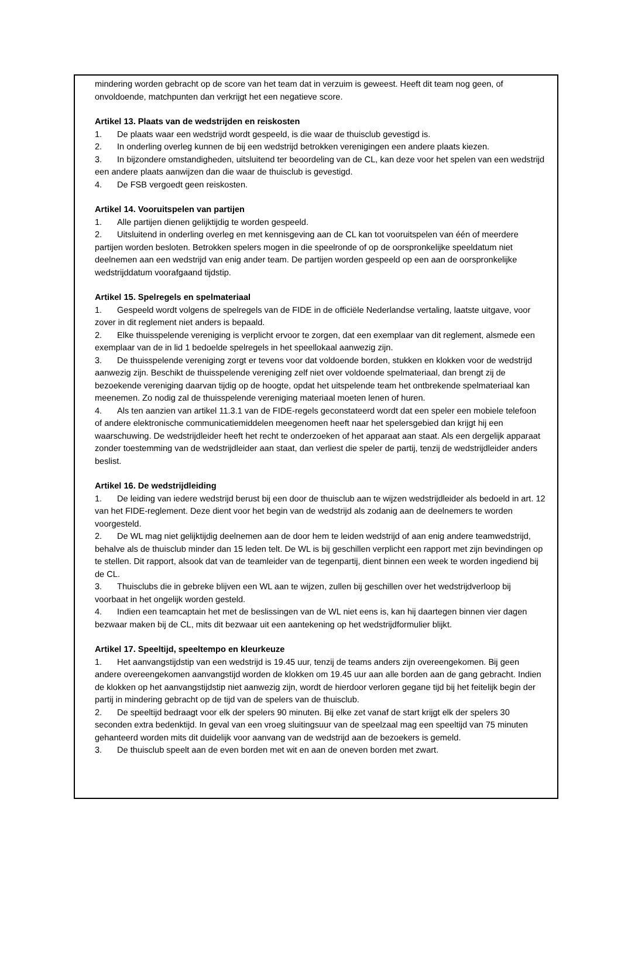mindering worden gebracht op de score van het team dat in verzuim is geweest. Heeft dit team nog geen, of onvoldoende, matchpunten dan verkrijgt het een negatieve score.
Artikel 13. Plaats van de wedstrijden en reiskosten
1. De plaats waar een wedstrijd wordt gespeeld, is die waar de thuisclub gevestigd is.
2. In onderling overleg kunnen de bij een wedstrijd betrokken verenigingen een andere plaats kiezen.
3. In bijzondere omstandigheden, uitsluitend ter beoordeling van de CL, kan deze voor het spelen van een wedstrijd een andere plaats aanwijzen dan die waar de thuisclub is gevestigd.
4. De FSB vergoedt geen reiskosten.
Artikel 14. Vooruitspelen van partijen
1. Alle partijen dienen gelijktijdig te worden gespeeld.
2. Uitsluitend in onderling overleg en met kennisgeving aan de CL kan tot vooruitspelen van één of meerdere partijen worden besloten. Betrokken spelers mogen in die speelronde of op de oorspronkelijke speeldatum niet deelnemen aan een wedstrijd van enig ander team. De partijen worden gespeeld op een aan de oorspronkelijke wedstrijddatum voorafgaand tijdstip.
Artikel 15. Spelregels en spelmateriaal
1. Gespeeld wordt volgens de spelregels van de FIDE in de officiële Nederlandse vertaling, laatste uitgave, voor zover in dit reglement niet anders is bepaald.
2. Elke thuisspelende vereniging is verplicht ervoor te zorgen, dat een exemplaar van dit reglement, alsmede een exemplaar van de in lid 1 bedoelde spelregels in het speellokaal aanwezig zijn.
3. De thuisspelende vereniging zorgt er tevens voor dat voldoende borden, stukken en klokken voor de wedstrijd aanwezig zijn. Beschikt de thuisspelende vereniging zelf niet over voldoende spelmateriaal, dan brengt zij de bezoekende vereniging daarvan tijdig op de hoogte, opdat het uitspelende team het ontbrekende spelmateriaal kan meenemen. Zo nodig zal de thuisspelende vereniging materiaal moeten lenen of huren.
4. Als ten aanzien van artikel 11.3.1 van de FIDE-regels geconstateerd wordt dat een speler een mobiele telefoon of andere elektronische communicatiemiddelen meegenomen heeft naar het spelersgebied dan krijgt hij een waarschuwing. De wedstrijdleider heeft het recht te onderzoeken of het apparaat aan staat. Als een dergelijk apparaat zonder toestemming van de wedstrijdleider aan staat, dan verliest die speler de partij, tenzij de wedstrijdleider anders beslist.
Artikel 16. De wedstrijdleiding
1. De leiding van iedere wedstrijd berust bij een door de thuisclub aan te wijzen wedstrijdleider als bedoeld in art. 12 van het FIDE-reglement. Deze dient voor het begin van de wedstrijd als zodanig aan de deelnemers te worden voorgesteld.
2. De WL mag niet gelijktijdig deelnemen aan de door hem te leiden wedstrijd of aan enig andere teamwedstrijd, behalve als de thuisclub minder dan 15 leden telt. De WL is bij geschillen verplicht een rapport met zijn bevindingen op te stellen. Dit rapport, alsook dat van de teamleider van de tegenpartij, dient binnen een week te worden ingediend bij de CL.
3. Thuisclubs die in gebreke blijven een WL aan te wijzen, zullen bij geschillen over het wedstrijdverloop bij voorbaat in het ongelijk worden gesteld.
4. Indien een teamcaptain het met de beslissingen van de WL niet eens is, kan hij daartegen binnen vier dagen bezwaar maken bij de CL, mits dit bezwaar uit een aantekening op het wedstrijdformulier blijkt.
Artikel 17. Speeltijd, speeltempo en kleurkeuze
1. Het aanvangstijdstip van een wedstrijd is 19.45 uur, tenzij de teams anders zijn overeengekomen. Bij geen andere overeengekomen aanvangstijd worden de klokken om 19.45 uur aan alle borden aan de gang gebracht. Indien de klokken op het aanvangstijdstip niet aanwezig zijn, wordt de hierdoor verloren gegane tijd bij het feitelijk begin der partij in mindering gebracht op de tijd van de spelers van de thuisclub.
2. De speeltijd bedraagt voor elk der spelers 90 minuten. Bij elke zet vanaf de start krijgt elk der spelers 30 seconden extra bedenktijd. In geval van een vroeg sluitingsuur van de speelzaal mag een speeltijd van 75 minuten gehanteerd worden mits dit duidelijk voor aanvang van de wedstrijd aan de bezoekers is gemeld.
3. De thuisclub speelt aan de even borden met wit en aan de oneven borden met zwart.